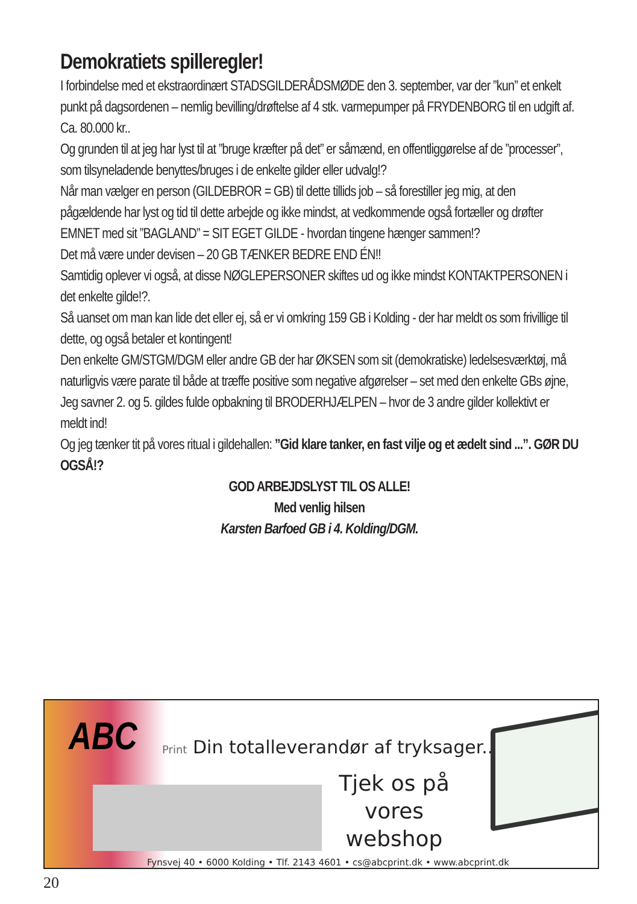Demokratiets spilleregler!
I forbindelse med et ekstraordinært STADSGILDERÅDSMØDE den 3. september, var der ”kun” et enkelt punkt på dagsordenen – nemlig bevilling/drøftelse af 4 stk. varmepumper på FRYDENBORG til en udgift af. Ca. 80.000 kr..
Og grunden til at jeg har lyst til at ”bruge kræfter på det” er såmænd, en offentliggørelse af de ”processer”, som tilsyneladende benyttes/bruges i de enkelte gilder eller udvalg!?
Når man vælger en person (GILDEBROR = GB) til dette tillids job – så forestiller jeg mig, at den pågældende har lyst og tid til dette arbejde og ikke mindst, at vedkommende også fortæller og drøfter EMNET med sit ”BAGLAND” = SIT EGET GILDE - hvordan tingene hænger sammen!?
Det må være under devisen – 20 GB TÆNKER BEDRE END ÉN!!
Samtidig oplever vi også, at disse NØGLEPERSONER skiftes ud og ikke mindst KONTAKTPERSONEN i det enkelte gilde!?.
Så uanset om man kan lide det eller ej, så er vi omkring 159 GB i Kolding - der har meldt os som frivillige til dette, og også betaler et kontingent!
Den enkelte GM/STGM/DGM eller andre GB der har ØKSEN som sit (demokratiske) ledelsesværktøj, må naturligvis være parate til både at træffe positive som negative afgørelser – set med den enkelte GBs øjne,
Jeg savner 2. og 5. gildes fulde opbakning til BRODERHJÆLPEN – hvor de 3 andre gilder kollektivt er meldt ind!
Og jeg tænker tit på vores ritual i gildehallen: ”Gid klare tanker, en fast vilje og et ædelt sind ...”. GØR DU OGSÅ!?
GOD ARBEJDSLYST TIL OS ALLE!
Med venlig hilsen
Karsten Barfoed GB i 4. Kolding/DGM.
ABC
Print Din totalleverandør af tryksager...
Tjek os på vores webshop
Fynsvej 40 • 6000 Kolding • Tlf. 2143 4601 • cs@abcprint.dk • www.abcprint.dk
20